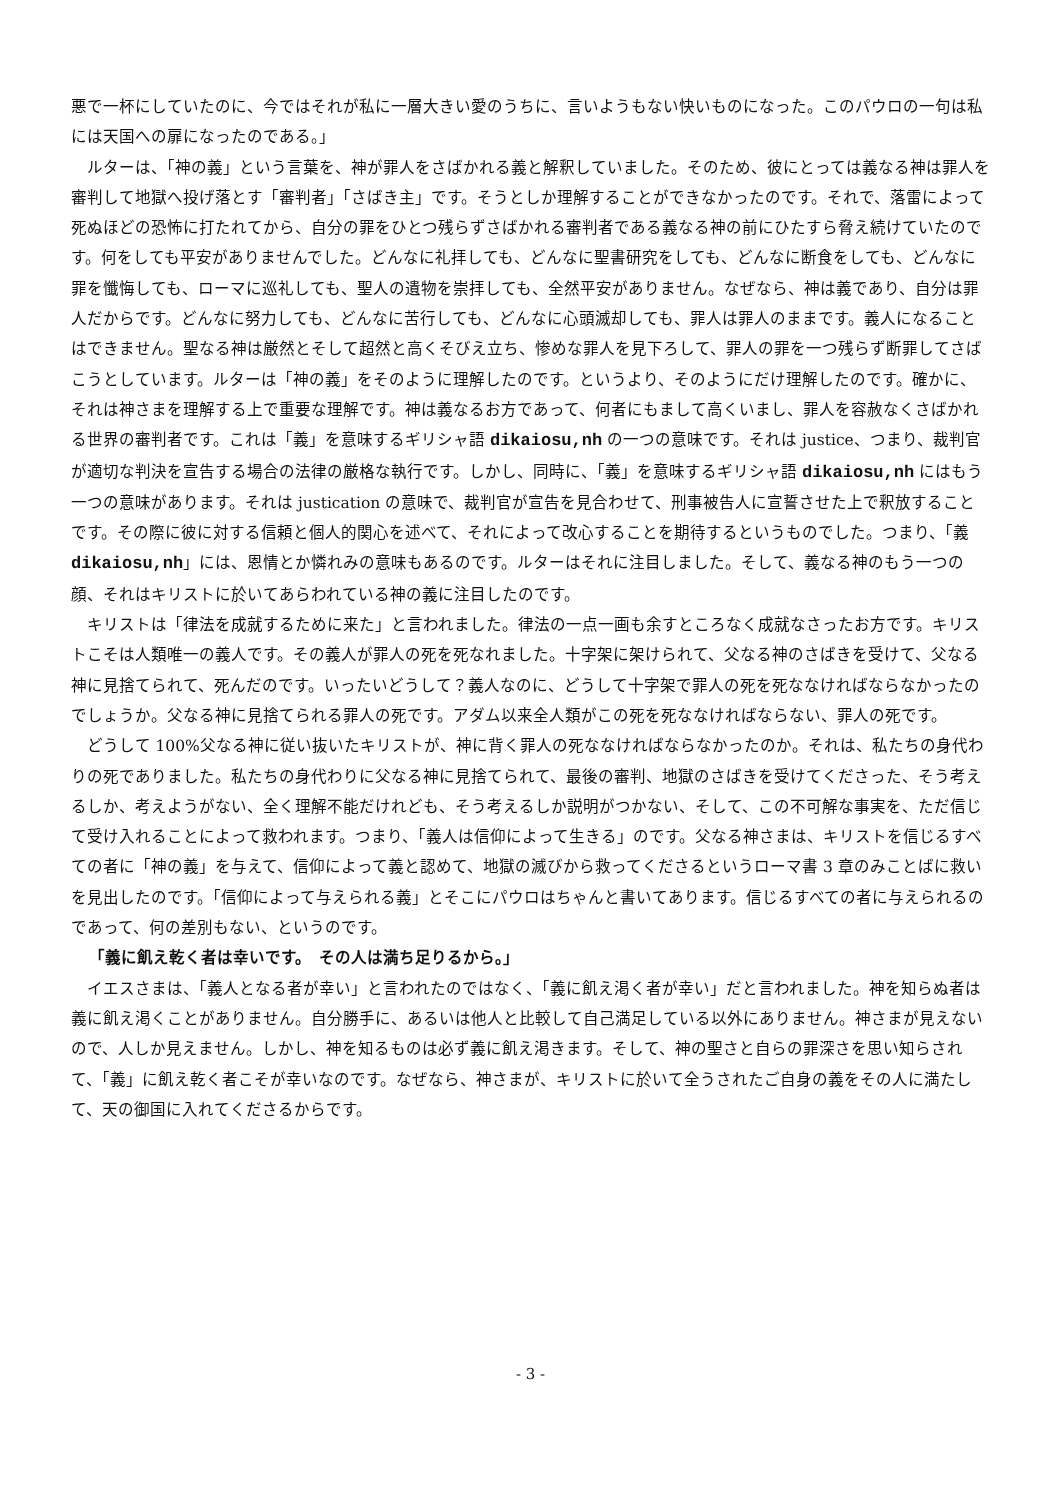悪で一杯にしていたのに、今ではそれが私に一層大きい愛のうちに、言いようもない快いものになった。このパウロの一句は私には天国への扉になったのである。」
ルターは、「神の義」という言葉を、神が罪人をさばかれる義と解釈していました。そのため、彼にとっては義なる神は罪人を審判して地獄へ投げ落とす「審判者」「さばき主」です。そうとしか理解することができなかったのです。それで、落雷によって死ぬほどの恐怖に打たれてから、自分の罪をひとつ残らずさばかれる審判者である義なる神の前にひたすら脅え続けていたのです。何をしても平安がありませんでした。どんなに礼拝しても、どんなに聖書研究をしても、どんなに断食をしても、どんなに罪を懺悔しても、ローマに巡礼しても、聖人の遺物を崇拝しても、全然平安がありません。なぜなら、神は義であり、自分は罪人だからです。どんなに努力しても、どんなに苦行しても、どんなに心頭滅却しても、罪人は罪人のままです。義人になることはできません。聖なる神は厳然とそして超然と高くそびえ立ち、惨めな罪人を見下ろして、罪人の罪を一つ残らず断罪してさばこうとしています。ルターは「神の義」をそのように理解したのです。というより、そのようにだけ理解したのです。確かに、それは神さまを理解する上で重要な理解です。神は義なるお方であって、何者にもまして高くいまし、罪人を容赦なくさばかれる世界の審判者です。これは「義」を意味するギリシャ語 dikaiosu,nh の一つの意味です。それは justice、つまり、裁判官が適切な判決を宣告する場合の法律の厳格な執行です。しかし、同時に、「義」を意味するギリシャ語 dikaiosu,nh にはもう一つの意味があります。それは justication の意味で、裁判官が宣告を見合わせて、刑事被告人に宣誓させた上で釈放することです。その際に彼に対する信頼と個人的関心を述べて、それによって改心することを期待するというものでした。つまり、「義 dikaiosu,nh」には、恩情とか憐れみの意味もあるのです。ルターはそれに注目しました。そして、義なる神のもう一つの顔、それはキリストに於いてあらわれている神の義に注目したのです。
キリストは「律法を成就するために来た」と言われました。律法の一点一画も余すところなく成就なさったお方です。キリストこそは人類唯一の義人です。その義人が罪人の死を死なれました。十字架に架けられて、父なる神のさばきを受けて、父なる神に見捨てられて、死んだのです。いったいどうして？義人なのに、どうして十字架で罪人の死を死ななければならなかったのでしょうか。父なる神に見捨てられる罪人の死です。アダム以来全人類がこの死を死ななければならない、罪人の死です。
どうして 100%父なる神に従い抜いたキリストが、神に背く罪人の死ななければならなかったのか。それは、私たちの身代わりの死でありました。私たちの身代わりに父なる神に見捨てられて、最後の審判、地獄のさばきを受けてくださった、そう考えるしか、考えようがない、全く理解不能だけれども、そう考えるしか説明がつかない、そして、この不可解な事実を、ただ信じて受け入れることによって救われます。つまり、「義人は信仰によって生きる」のです。父なる神さまは、キリストを信じるすべての者に「神の義」を与えて、信仰によって義と認めて、地獄の滅びから救ってくださるというローマ書 3 章のみことばに救いを見出したのです。「信仰によって与えられる義」とそこにパウロはちゃんと書いてあります。信じるすべての者に与えられるのであって、何の差別もない、というのです。
「義に飢え乾く者は幸いです。　その人は満ち足りるから。」
イエスさまは、「義人となる者が幸い」と言われたのではなく、「義に飢え渇く者が幸い」だと言われました。神を知らぬ者は義に飢え渇くことがありません。自分勝手に、あるいは他人と比較して自己満足している以外にありません。神さまが見えないので、人しか見えません。しかし、神を知るものは必ず義に飢え渇きます。そして、神の聖さと自らの罪深さを思い知らされて、「義」に飢え乾く者こそが幸いなのです。なぜなら、神さまが、キリストに於いて全うされたご自身の義をその人に満たして、天の御国に入れてくださるからです。
- 3 -